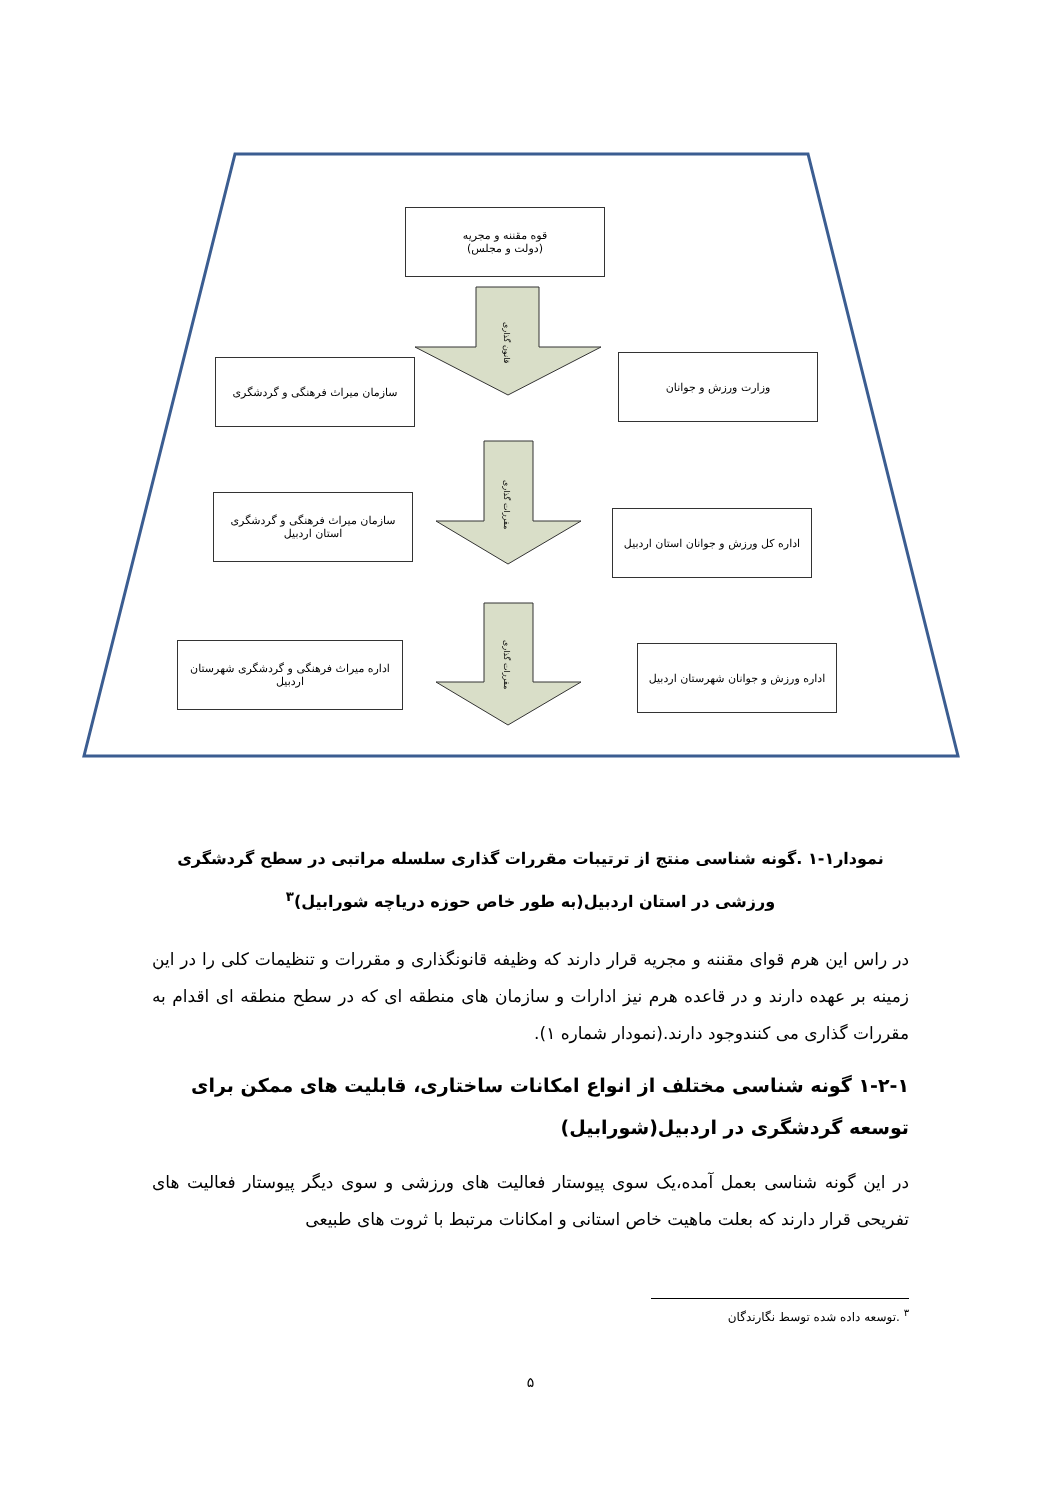قوه مقننه و مجریه
(دولت و مجلس)
سازمان میراث فرهنگی و گردشگری وزارت ورزش و جوانان
سازمان میراث فرهنگی و گردشگری استان اردبیل
اداره کل ورزش و جوانان استان اردبیل
اداره میراث فرهنگی و گردشگری شهرستان اردبیل
اداره ورزش و جوانان شهرستان اردبیل
قانون گذاری
مقررات گذاری
مقررات گذاری
نمودار۱-۱ .گونه شناسی منتج از ترتیبات مقررات گذاری سلسله مراتبی در سطح گردشگری ورزشی در استان اردبیل(به طور خاص حوزه دریاچه شورابیل)<sup>۳</sup>
در راس این هرم قوای مقننه و مجریه قرار دارند که وظیفه قانونگذاری و مقررات و تنظیمات کلی را در این زمینه بر عهده دارند و در قاعده هرم نیز ادارات و سازمان های منطقه ای که در سطح منطقه ای اقدام به مقررات گذاری می کنندوجود دارند.(نمودار شماره ۱).
۱-۲-۱ گونه شناسی مختلف از انواع امکانات ساختاری، قابلیت های ممکن برای توسعه گردشگری در اردبیل(شورابیل)
در این گونه شناسی بعمل آمده،یک سوی پیوستار فعالیت های ورزشی و سوی دیگر پیوستار فعالیت های تفریحی قرار دارند که بعلت ماهیت خاص استانی و امکانات مرتبط با ثروت های طبیعی
<sup>۳</sup> .توسعه داده شده توسط نگارندگان
۵